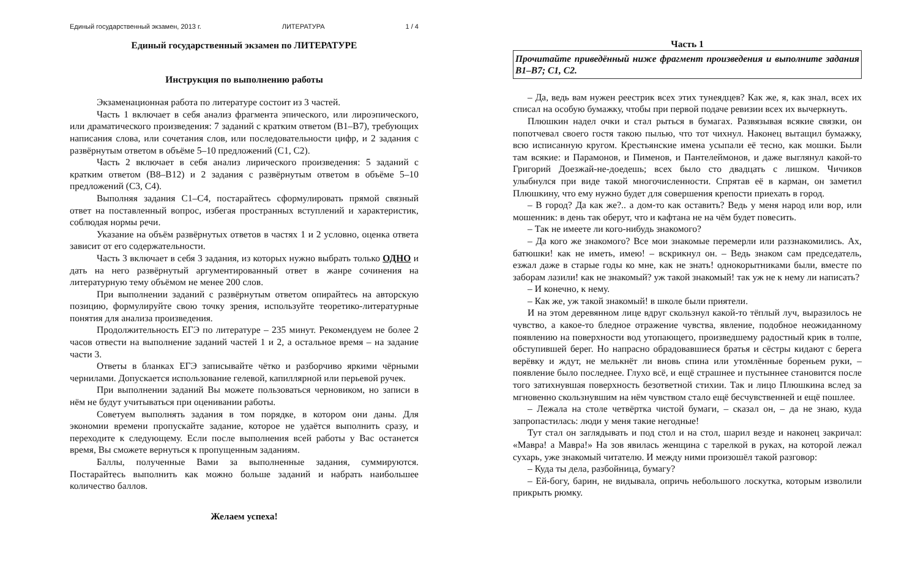Единый государственный экзамен, 2013 г. ЛИТЕРАТУРА 1 / 4
Единый государственный экзамен по ЛИТЕРАТУРЕ
Инструкция по выполнению работы
Экзаменационная работа по литературе состоит из 3 частей.
Часть 1 включает в себя анализ фрагмента эпического, или лироэпического, или драматического произведения: 7 заданий с кратким ответом (В1–В7), требующих написания слова, или сочетания слов, или последовательности цифр, и 2 задания с развёрнутым ответом в объёме 5–10 предложений (С1, С2).
Часть 2 включает в себя анализ лирического произведения: 5 заданий с кратким ответом (В8–В12) и 2 задания с развёрнутым ответом в объёме 5–10 предложений (С3, С4).
Выполняя задания С1–С4, постарайтесь сформулировать прямой связный ответ на поставленный вопрос, избегая пространных вступлений и характеристик, соблюдая нормы речи.
Указание на объём развёрнутых ответов в частях 1 и 2 условно, оценка ответа зависит от его содержательности.
Часть 3 включает в себя 3 задания, из которых нужно выбрать только ОДНО и дать на него развёрнутый аргументированный ответ в жанре сочинения на литературную тему объёмом не менее 200 слов.
При выполнении заданий с развёрнутым ответом опирайтесь на авторскую позицию, формулируйте свою точку зрения, используйте теоретико-литературные понятия для анализа произведения.
Продолжительность ЕГЭ по литературе – 235 минут. Рекомендуем не более 2 часов отвести на выполнение заданий частей 1 и 2, а остальное время – на задание части 3.
Ответы в бланках ЕГЭ записывайте чётко и разборчиво яркими чёрными чернилами. Допускается использование гелевой, капиллярной или перьевой ручек.
При выполнении заданий Вы можете пользоваться черновиком, но записи в нём не будут учитываться при оценивании работы.
Советуем выполнять задания в том порядке, в котором они даны. Для экономии времени пропускайте задание, которое не удаётся выполнить сразу, и переходите к следующему. Если после выполнения всей работы у Вас останется время, Вы сможете вернуться к пропущенным заданиям.
Баллы, полученные Вами за выполненные задания, суммируются. Постарайтесь выполнить как можно больше заданий и набрать наибольшее количество баллов.
Желаем успеха!
Часть 1
Прочитайте приведённый ниже фрагмент произведения и выполните задания В1–В7; С1, С2.
– Да, ведь вам нужен реестрик всех этих тунеядцев? Как же, я, как знал, всех их списал на особую бумажку, чтобы при первой подаче ревизии всех их вычеркнуть.
Плюшкин надел очки и стал рыться в бумагах. Развязывая всякие связки, он попотчевал своего гостя такою пылью, что тот чихнул. Наконец вытащил бумажку, всю исписанную кругом. Крестьянские имена усыпали её тесно, как мошки. Были там всякие: и Парамонов, и Пименов, и Пантелеймонов, и даже выглянул какой-то Григорий Доезжай-не-доедешь; всех было сто двадцать с лишком. Чичиков улыбнулся при виде такой многочисленности. Спрятав её в карман, он заметил Плюшкину, что ему нужно будет для совершения крепости приехать в город.
– В город? Да как же?.. а дом-то как оставить? Ведь у меня народ или вор, или мошенник: в день так оберут, что и кафтана не на чём будет повесить.
– Так не имеете ли кого-нибудь знакомого?
– Да кого же знакомого? Все мои знакомые перемерли или раззнакомились. Ах, батюшки! как не иметь, имею! – вскрикнул он. – Ведь знаком сам председатель, езжал даже в старые годы ко мне, как не знать! однокорытниками были, вместе по заборам лазили! как не знакомый? уж такой знакомый! так уж не к нему ли написать?
– И конечно, к нему.
– Как же, уж такой знакомый! в школе были приятели.
И на этом деревянном лице вдруг скользнул какой-то тёплый луч, выразилось не чувство, а какое-то бледное отражение чувства, явление, подобное неожиданному появлению на поверхности вод утопающего, произведшему радостный крик в толпе, обступившей берег. Но напрасно обрадовавшиеся братья и сёстры кидают с берега верёвку и ждут, не мелькнёт ли вновь спина или утомлённые бореньем руки, – появление было последнее. Глухо всё, и ещё страшнее и пустыннее становится после того затихнувшая поверхность безответной стихии. Так и лицо Плюшкина вслед за мгновенно скользнувшим на нём чувством стало ещё бесчувственней и ещё пошлее.
– Лежала на столе четвёртка чистой бумаги, – сказал он, – да не знаю, куда запропастилась: люди у меня такие негодные!
Тут стал он заглядывать и под стол и на стол, шарил везде и наконец закричал: «Мавра! а Мавра!» На зов явилась женщина с тарелкой в руках, на которой лежал сухарь, уже знакомый читателю. И между ними произошёл такой разговор:
– Куда ты дела, разбойница, бумагу?
– Ей-богу, барин, не видывала, опричь небольшого лоскутка, которым изволили прикрыть рюмку.